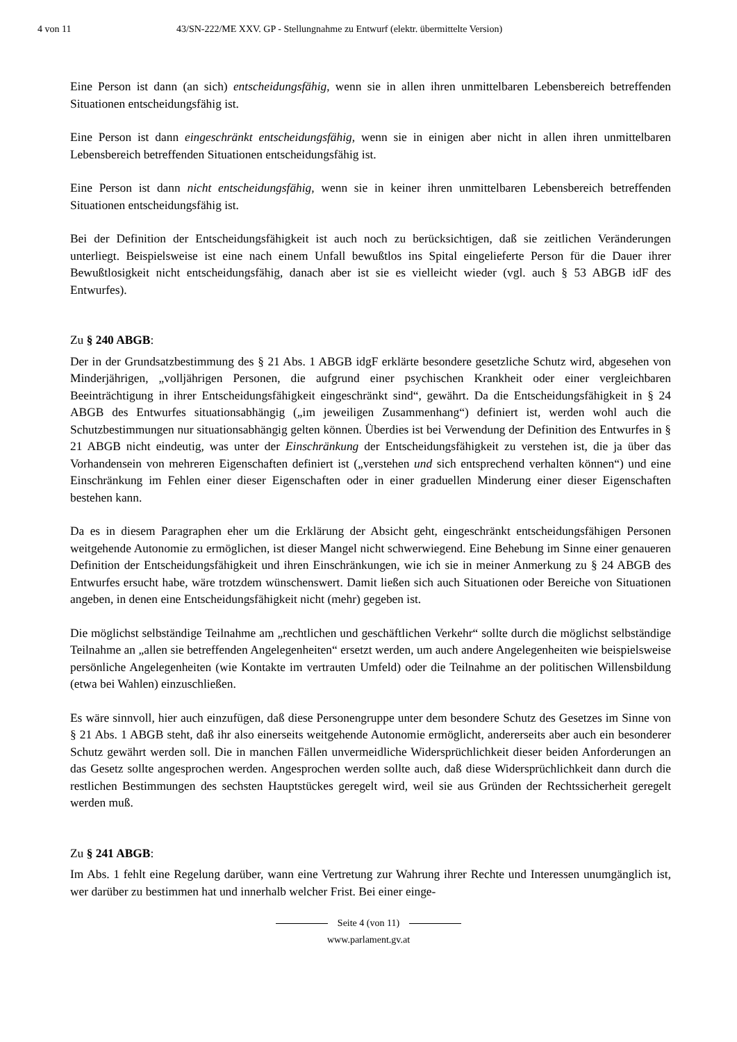4 von 11 43/SN-222/ME XXV. GP - Stellungnahme zu Entwurf (elektr. übermittelte Version)
Eine Person ist dann (an sich) entscheidungsfähig, wenn sie in allen ihren unmittelbaren Lebensbereich betreffenden Situationen entscheidungsfähig ist.
Eine Person ist dann eingeschränkt entscheidungsfähig, wenn sie in einigen aber nicht in allen ihren unmittelbaren Lebensbereich betreffenden Situationen entscheidungsfähig ist.
Eine Person ist dann nicht entscheidungsfähig, wenn sie in keiner ihren unmittelbaren Lebensbereich betreffenden Situationen entscheidungsfähig ist.
Bei der Definition der Entscheidungsfähigkeit ist auch noch zu berücksichtigen, daß sie zeitlichen Veränderungen unterliegt. Beispielsweise ist eine nach einem Unfall bewußtlos ins Spital eingelieferte Person für die Dauer ihrer Bewußtlosigkeit nicht entscheidungsfähig, danach aber ist sie es vielleicht wieder (vgl. auch § 53 ABGB idF des Entwurfes).
Zu § 240 ABGB:
Der in der Grundsatzbestimmung des § 21 Abs. 1 ABGB idgF erklärte besondere gesetzliche Schutz wird, abgesehen von Minderjährigen, „volljährigen Personen, die aufgrund einer psychischen Krankheit oder einer vergleichbaren Beeinträchtigung in ihrer Entscheidungsfähigkeit eingeschränkt sind“, gewährt. Da die Entscheidungsfähigkeit in § 24 ABGB des Entwurfes situationsabhängig („im jeweiligen Zusammenhang“) definiert ist, werden wohl auch die Schutzbestimmungen nur situationsabhängig gelten können. Überdies ist bei Verwendung der Definition des Entwurfes in § 21 ABGB nicht eindeutig, was unter der Einschränkung der Entscheidungsfähigkeit zu verstehen ist, die ja über das Vorhandensein von mehreren Eigenschaften definiert ist („verstehen und sich entsprechend verhalten können“) und eine Einschränkung im Fehlen einer dieser Eigenschaften oder in einer graduellen Minderung einer dieser Eigenschaften bestehen kann.
Da es in diesem Paragraphen eher um die Erklärung der Absicht geht, eingeschränkt entscheidungsfähigen Personen weitgehende Autonomie zu ermöglichen, ist dieser Mangel nicht schwerwiegend. Eine Behebung im Sinne einer genaueren Definition der Entscheidungsfähigkeit und ihren Einschränkungen, wie ich sie in meiner Anmerkung zu § 24 ABGB des Entwurfes ersucht habe, wäre trotzdem wünschenswert. Damit ließen sich auch Situationen oder Bereiche von Situationen angeben, in denen eine Entscheidungsfähigkeit nicht (mehr) gegeben ist.
Die möglichst selbständige Teilnahme am „rechtlichen und geschäftlichen Verkehr“ sollte durch die möglichst selbständige Teilnahme an „allen sie betreffenden Angelegenheiten“ ersetzt werden, um auch andere Angelegenheiten wie beispielsweise persönliche Angelegenheiten (wie Kontakte im vertrauten Umfeld) oder die Teilnahme an der politischen Willensbildung (etwa bei Wahlen) einzuschließen.
Es wäre sinnvoll, hier auch einzufügen, daß diese Personengruppe unter dem besondere Schutz des Gesetzes im Sinne von § 21 Abs. 1 ABGB steht, daß ihr also einerseits weitgehende Autonomie ermöglicht, andererseits aber auch ein besonderer Schutz gewährt werden soll. Die in manchen Fällen unvermeidliche Widersprüchlichkeit dieser beiden Anforderungen an das Gesetz sollte angesprochen werden. Angesprochen werden sollte auch, daß diese Widersprüchlichkeit dann durch die restlichen Bestimmungen des sechsten Hauptstückes geregelt wird, weil sie aus Gründen der Rechtssicherheit geregelt werden muß.
Zu § 241 ABGB:
Im Abs. 1 fehlt eine Regelung darüber, wann eine Vertretung zur Wahrung ihrer Rechte und Interessen unumgänglich ist, wer darüber zu bestimmen hat und innerhalb welcher Frist. Bei einer einge-
Seite 4 (von 11)
www.parlament.gv.at